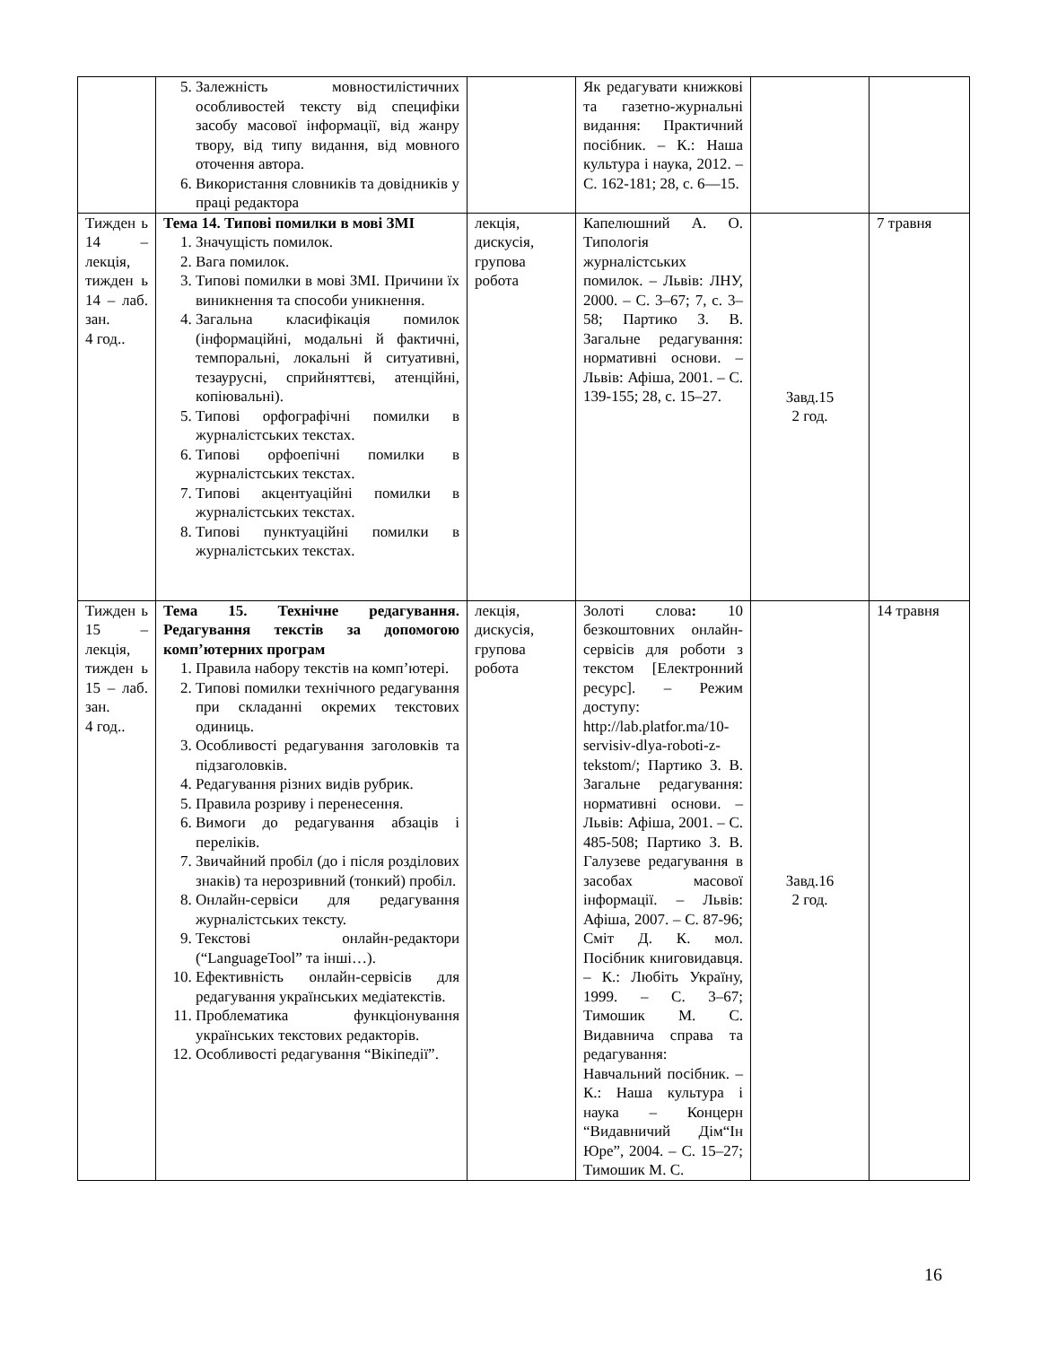| | 5. Залежність мовностилістичних особливостей тексту від специфіки засобу масової інформації, від жанру твору, від типу видання, від мовного оточення автора. 6. Використання словників та довідників у праці редактора | | Як редагувати книжкові та газетно-журнальні видання: Практичний посібник. – К.: Наша культура і наука, 2012. – С. 162-181; 28, с. 6—15. | | |
| Тижден ь 14 – лекція, тижден ь 14 – лаб. зан. 4 год.. | Тема 14. Типові помилки в мові ЗМІ 1. Значущість помилок. 2. Вага помилок. 3. Типові помилки в мові ЗМІ. Причини їх виникнення та способи уникнення. 4. Загальна класифікація помилок (інформаційні, модальні й фактичні, темпоральні, локальні й ситуативні, тезаурусні, сприйняттєві, атенційні, копіювальні). 5. Типові орфографічні помилки в журналістських текстах. 6. Типові орфоепічні помилки в журналістських текстах. 7. Типові акцентуаційні помилки в журналістських текстах. 8. Типові пунктуаційні помилки в журналістських текстах. | лекція, дискусія, групова робота | Капелюшний А. О. Типологія журналістських помилок. – Львів: ЛНУ, 2000. – С. 3–67; 7, с. 3–58; Партико З. В. Загальне редагування: нормативні основи. – Львів: Афіша, 2001. – С. 139-155; 28, с. 15–27. | Завд.15 2 год. | 7 травня |
| Тижден ь 15 – лекція, тижден ь 15 – лаб. зан. 4 год.. | Тема 15. Технічне редагування. Редагування текстів за допомогою комп’ютерних програм 1. Правила набору текстів на комп’ютері. 2. Типові помилки технічного редагування при складанні окремих текстових одиниць. 3. Особливості редагування заголовків та підзаголовків. 4. Редагування різних видів рубрик. 5. Правила розриву і перенесення. 6. Вимоги до редагування абзаців і переліків. 7. Звичайний пробіл (до і після розділових знаків) та нерозривний (тонкий) пробіл. 8. Онлайн-сервіси для редагування журналістських тексту. 9. Текстові онлайн-редактори (“LanguageTool” та інші…). 10. Ефективність онлайн-сервісів для редагування українських медіатекстів. 11. Проблематика функціонування українських текстових редакторів. 12. Особливості редагування “Вікіпедії”. | лекція, дискусія, групова робота | Золоті слова : 10 безкоштовних онлайн-сервісів для роботи з текстом [Електронний ресурс]. – Режим доступу: http://lab.platfor.ma/10-servisiv-dlya-roboti-z-tekstom/ ; Партико З. В. Загальне редагування: нормативні основи. – Львів: Афіша, 2001. – С. 485-508; Партико З. В. Галузеве редагування в засобах масової інформації. – Львів: Афіша, 2007. – С. 87-96; Сміт Д. К. мол. Посібник книговидавця. – К.: Любіть Україну, 1999. – С. 3–67; Тимошик М. С. Видавнича справа та редагування: Навчальний посібник. – К.: Наша культура і наука – Концерн “Видавничий Дім“Ін Юре”, 2004. – С. 15–27; Тимошик М. С. | Завд.16 2 год. | 14 травня |
16